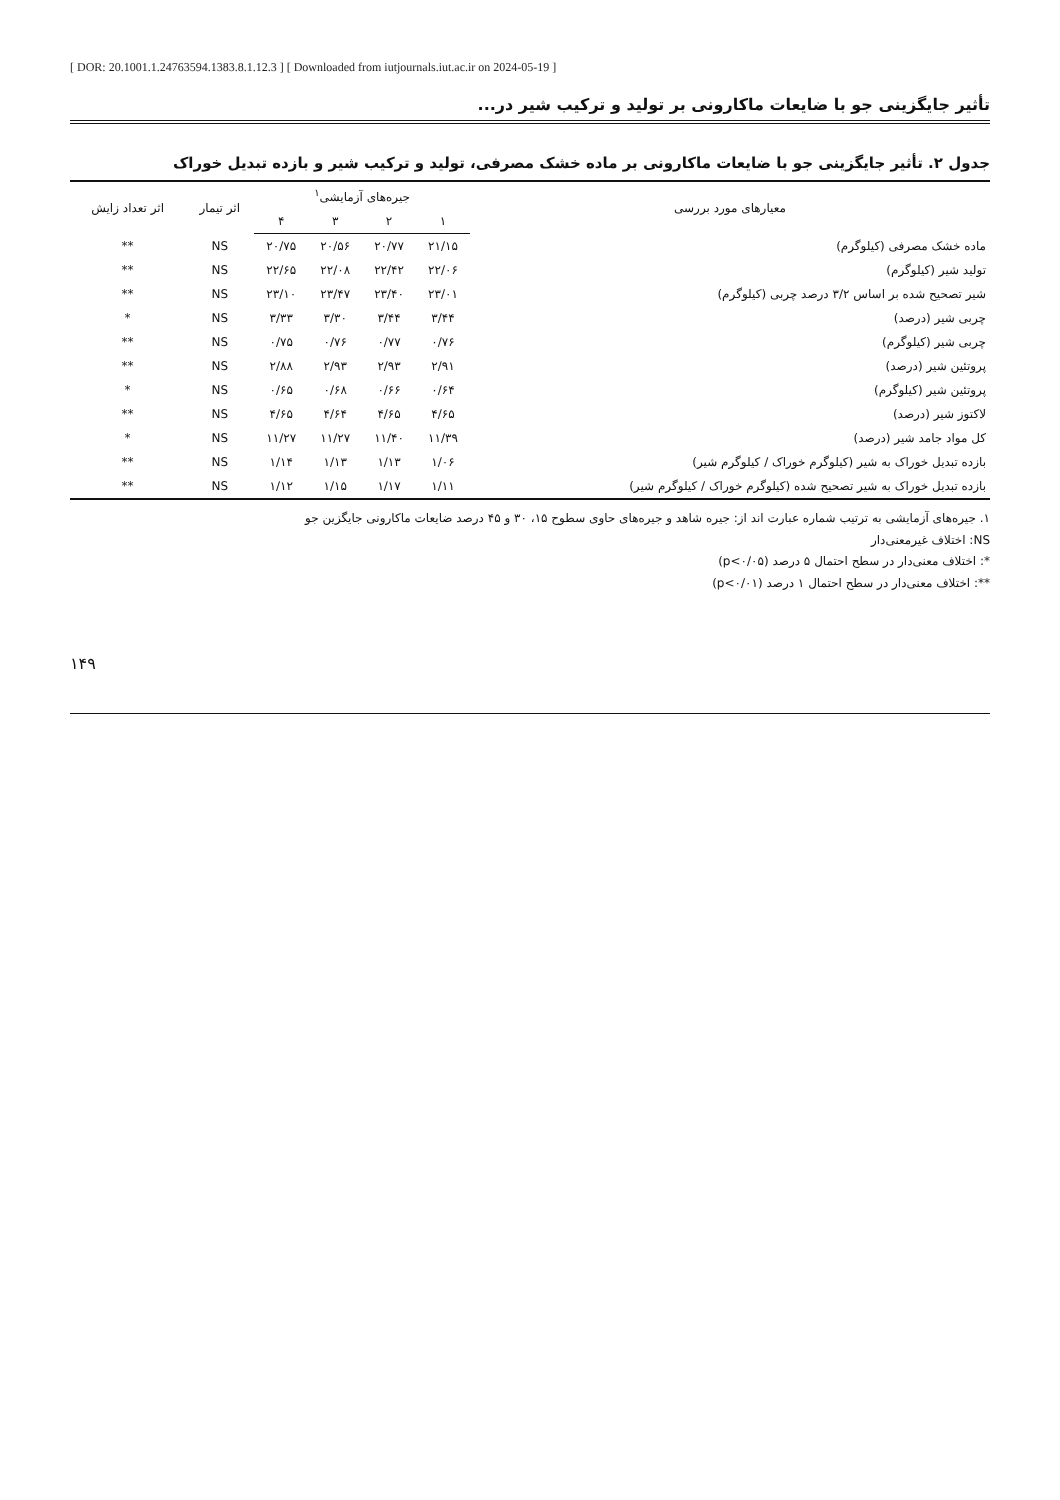[ DOR: 20.1001.1.24763594.1383.8.1.12.3 ] [ Downloaded from iutjournals.iut.ac.ir on 2024-05-19 ]
تأثیر جایگزینی جو با ضایعات ماکارونی بر تولید و ترکیب شیر در...
جدول ۲. تأثیر جایگزینی جو با ضایعات ماکارونی بر ماده خشک مصرفی، تولید و ترکیب شیر و بازده تبدیل خوراک
| معیارهای مورد بررسی | جیره‌های آزمایشی<sup>۱</sup> | | | | اثر تیمار | اثر تعداد زایش |
| --- | --- | --- | --- | --- | --- | --- |
| | ۱ | ۲ | ۳ | ۴ | | |
| ماده خشک مصرفی (کیلوگرم) | ۲۱/۱۵ | ۲۰/۷۷ | ۲۰/۵۶ | ۲۰/۷۵ | NS | ** |
| تولید شیر (کیلوگرم) | ۲۲/۰۶ | ۲۲/۴۲ | ۲۲/۰۸ | ۲۲/۶۵ | NS | ** |
| شیر تصحیح شده بر اساس ۳/۲ درصد چربی (کیلوگرم) | ۲۳/۰۱ | ۲۳/۴۰ | ۲۳/۴۷ | ۲۳/۱۰ | NS | ** |
| چربی شیر (درصد) | ۳/۴۴ | ۳/۴۴ | ۳/۳۰ | ۳/۳۳ | NS | * |
| چربی شیر (کیلوگرم) | ۰/۷۶ | ۰/۷۷ | ۰/۷۶ | ۰/۷۵ | NS | ** |
| پروتئین شیر (درصد) | ۲/۹۱ | ۲/۹۳ | ۲/۹۳ | ۲/۸۸ | NS | ** |
| پروتئین شیر (کیلوگرم) | ۰/۶۴ | ۰/۶۶ | ۰/۶۸ | ۰/۶۵ | NS | * |
| لاکتوز شیر (درصد) | ۴/۶۵ | ۴/۶۵ | ۴/۶۴ | ۴/۶۵ | NS | ** |
| کل مواد جامد شیر (درصد) | ۱۱/۳۹ | ۱۱/۴۰ | ۱۱/۲۷ | ۱۱/۲۷ | NS | * |
| بازده تبدیل خوراک به شیر (کیلوگرم خوراک / کیلوگرم شیر) | ۱/۰۶ | ۱/۱۳ | ۱/۱۳ | ۱/۱۴ | NS | ** |
| بازده تبدیل خوراک به شیر تصحیح شده (کیلوگرم خوراک / کیلوگرم شیر) | ۱/۱۱ | ۱/۱۷ | ۱/۱۵ | ۱/۱۲ | NS | ** |
۱. جیره‌های آزمایشی به ترتیب شماره عبارت اند از: جیره شاهد و جیره‌های حاوی سطوح ۱۵، ۳۰ و ۴۵ درصد ضایعات ماکارونی جایگزین جو
NS: اختلاف غیرمعنی‌دار
*: اختلاف معنی‌دار در سطح احتمال ۵ درصد (p<۰/۰۵)
**: اختلاف معنی‌دار در سطح احتمال ۱ درصد (p<۰/۰۱)
۱۴۹